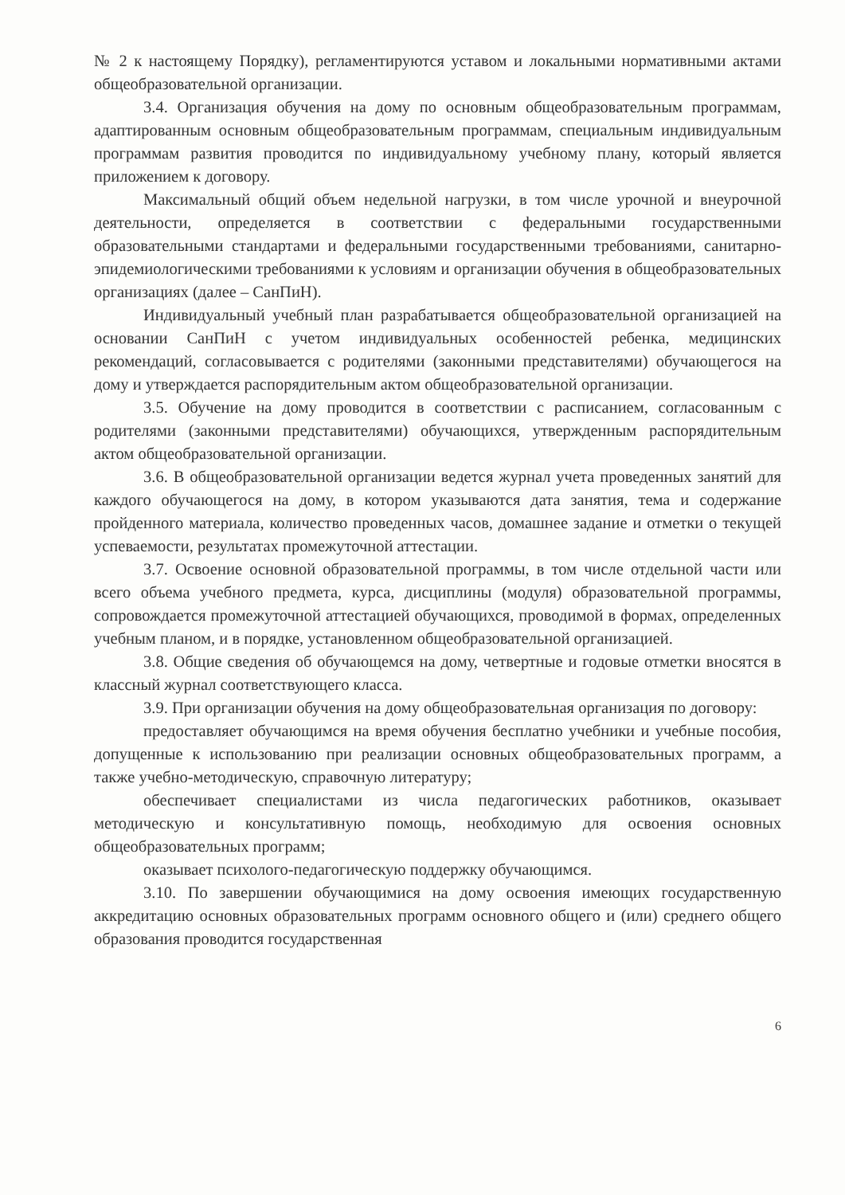№ 2 к настоящему Порядку), регламентируются уставом и локальными нормативными актами общеобразовательной организации.
3.4. Организация обучения на дому по основным общеобразовательным программам, адаптированным основным общеобразовательным программам, специальным индивидуальным программам развития проводится по индивидуальному учебному плану, который является приложением к договору.
Максимальный общий объем недельной нагрузки, в том числе урочной и внеурочной деятельности, определяется в соответствии с федеральными государственными образовательными стандартами и федеральными государственными требованиями, санитарно-эпидемиологическими требованиями к условиям и организации обучения в общеобразовательных организациях (далее – СанПиН).
Индивидуальный учебный план разрабатывается общеобразовательной организацией на основании СанПиН с учетом индивидуальных особенностей ребенка, медицинских рекомендаций, согласовывается с родителями (законными представителями) обучающегося на дому и утверждается распорядительным актом общеобразовательной организации.
3.5. Обучение на дому проводится в соответствии с расписанием, согласованным с родителями (законными представителями) обучающихся, утвержденным распорядительным актом общеобразовательной организации.
3.6. В общеобразовательной организации ведется журнал учета проведенных занятий для каждого обучающегося на дому, в котором указываются дата занятия, тема и содержание пройденного материала, количество проведенных часов, домашнее задание и отметки о текущей успеваемости, результатах промежуточной аттестации.
3.7. Освоение основной образовательной программы, в том числе отдельной части или всего объема учебного предмета, курса, дисциплины (модуля) образовательной программы, сопровождается промежуточной аттестацией обучающихся, проводимой в формах, определенных учебным планом, и в порядке, установленном общеобразовательной организацией.
3.8. Общие сведения об обучающемся на дому, четвертные и годовые отметки вносятся в классный журнал соответствующего класса.
3.9. При организации обучения на дому общеобразовательная организация по договору:
предоставляет обучающимся на время обучения бесплатно учебники и учебные пособия, допущенные к использованию при реализации основных общеобразовательных программ, а также учебно-методическую, справочную литературу;
обеспечивает специалистами из числа педагогических работников, оказывает методическую и консультативную помощь, необходимую для освоения основных общеобразовательных программ;
оказывает психолого-педагогическую поддержку обучающимся.
3.10. По завершении обучающимися на дому освоения имеющих государственную аккредитацию основных образовательных программ основного общего и (или) среднего общего образования проводится государственная
6